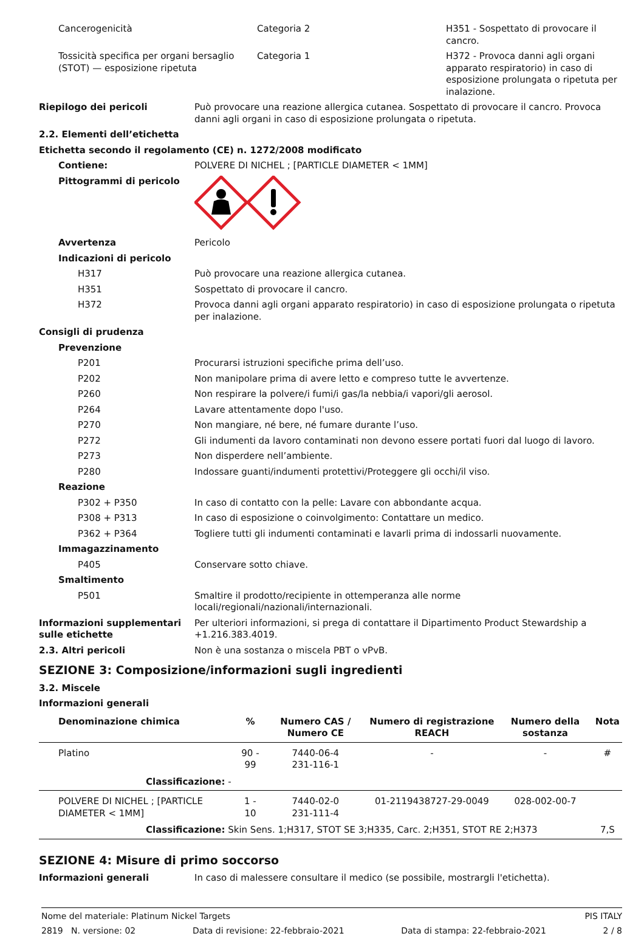Cancerogenicità Categoria 2 H351 - Sospettato di provocare il cancro.
Tossicità specifica per organi bersaglio (STOT) — esposizione ripetuta
Categoria 1 H372 - Provoca danni agli organi apparato respiratorio) in caso di esposizione prolungata o ripetuta per inalazione.
Riepilogo dei pericoli Può provocare una reazione allergica cutanea. Sospettato di provocare il cancro. Provoca danni agli organi in caso di esposizione prolungata o ripetuta.
2.2. Elementi dell’etichetta
Etichetta secondo il regolamento (CE) n. 1272/2008 modificato
Contiene: POLVERE DI NICHEL ; [PARTICLE DIAMETER < 1MM]
Pittogrammi di pericolo
Avvertenza Pericolo
Indicazioni di pericolo
H317 Può provocare una reazione allergica cutanea.
H351 Sospettato di provocare il cancro.
H372 Provoca danni agli organi apparato respiratorio) in caso di esposizione prolungata o ripetuta per inalazione.
Consigli di prudenza
Prevenzione
P201 Procurarsi istruzioni specifiche prima dell’uso.
P202 Non manipolare prima di avere letto e compreso tutte le avvertenze.
P260 Non respirare la polvere/i fumi/i gas/la nebbia/i vapori/gli aerosol.
P264 Lavare attentamente dopo l'uso.
P270 Non mangiare, né bere, né fumare durante l’uso.
P272 Gli indumenti da lavoro contaminati non devono essere portati fuori dal luogo di lavoro.
P273 Non disperdere nell’ambiente.
P280 Indossare guanti/indumenti protettivi/Proteggere gli occhi/il viso.
Reazione
P302 + P350 In caso di contatto con la pelle: Lavare con abbondante acqua.
P308 + P313 In caso di esposizione o coinvolgimento: Contattare un medico.
P362 + P364 Togliere tutti gli indumenti contaminati e lavarli prima di indossarli nuovamente.
Immagazzinamento
P405 Conservare sotto chiave.
Smaltimento
P501 Smaltire il prodotto/recipiente in ottemperanza alle norme locali/regionali/nazionali/internazionali.
Informazioni supplementari sulle etichette
Per ulteriori informazioni, si prega di contattare il Dipartimento Product Stewardship a +1.216.383.4019.
2.3. Altri pericoli Non è una sostanza o miscela PBT o vPvB.
SEZIONE 3: Composizione/informazioni sugli ingredienti
3.2. Miscele
Informazioni generali
| Denominazione chimica | % | Numero CAS / Numero CE | Numero di registrazione REACH | Numero della sostanza | Nota |
| --- | --- | --- | --- | --- | --- |
| Platino | 90 - 99 | 7440-06-4 231-116-1 | - | - | # |
| Classificazione: - | | | | | |
| POLVERE DI NICHEL ; [PARTICLE DIAMETER < 1MM] | 1 - 10 | 7440-02-0 231-111-4 | 01-2119438727-29-0049 | 028-002-00-7 | |
| Classificazione: Skin Sens. 1;H317, STOT SE 3;H335, Carc. 2;H351, STOT RE 2;H373 | | | | | 7,S |
SEZIONE 4: Misure di primo soccorso
Informazioni generali In caso di malessere consultare il medico (se possibile, mostrargli l'etichetta).
Nome del materiale: Platinum Nickel Targets PIS ITALY
2819 N. versione: 02 Data di revisione: 22-febbraio-2021 Data di stampa: 22-febbraio-2021 2 / 8